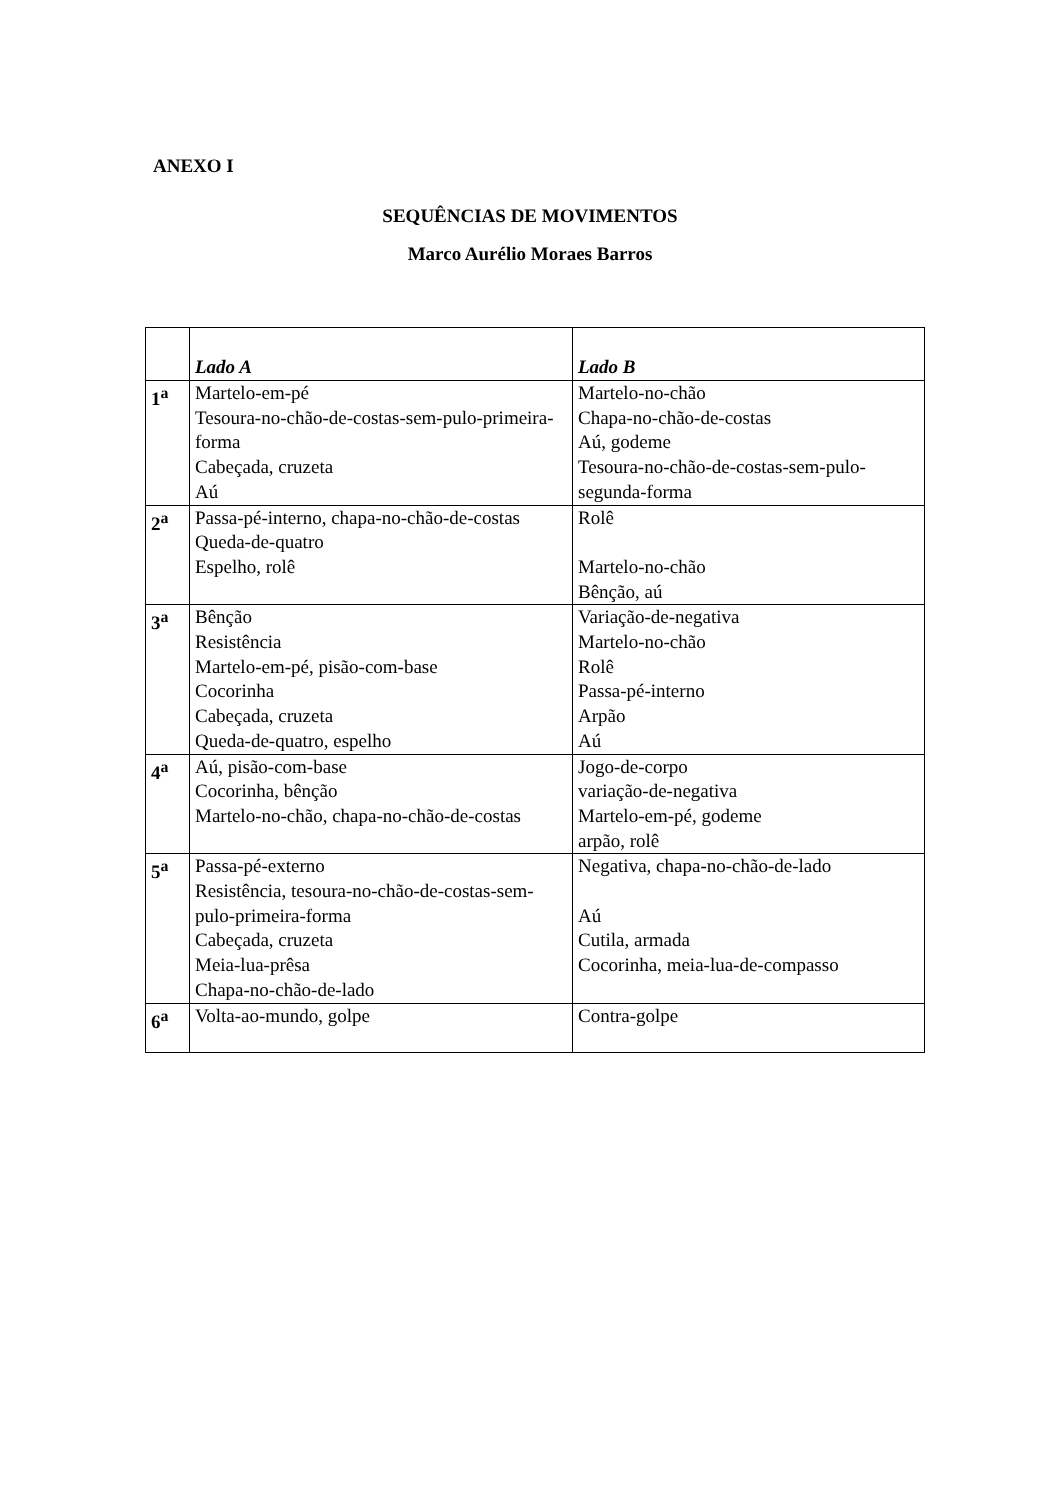ANEXO I
SEQUÊNCIAS DE MOVIMENTOS
Marco Aurélio Moraes Barros
| | Lado A | Lado B |
| --- | --- | --- |
| 1<sup>a</sup> | Martelo-em-pé Tesoura-no-chão-de-costas-sem-pulo-primeira-forma Cabeçada, cruzeta Aú | Martelo-no-chão Chapa-no-chão-de-costas Aú, godeme Tesoura-no-chão-de-costas-sem-pulo-segunda-forma |
| 2<sup>a</sup> | Passa-pé-interno, chapa-no-chão-de-costas Queda-de-quatro Espelho, rolê | Rolê Martelo-no-chão Bênção, aú |
| 3<sup>a</sup> | Bênção Resistência Martelo-em-pé, pisão-com-base Cocorinha Cabeçada, cruzeta Queda-de-quatro, espelho | Variação-de-negativa Martelo-no-chão Rolê Passa-pé-interno Arpão Aú |
| 4<sup>a</sup> | Aú, pisão-com-base Cocorinha, bênção Martelo-no-chão, chapa-no-chão-de-costas | Jogo-de-corpo variação-de-negativa Martelo-em-pé, godeme arpão, rolê |
| 5<sup>a</sup> | Passa-pé-externo Resistência, tesoura-no-chão-de-costas-sem-pulo-primeira-forma Cabeçada, cruzeta Meia-lua-prêsa Chapa-no-chão-de-lado | Negativa, chapa-no-chão-de-lado Aú Cutila, armada Cocorinha, meia-lua-de-compasso |
| 6<sup>a</sup> | Volta-ao-mundo, golpe | Contra-golpe |